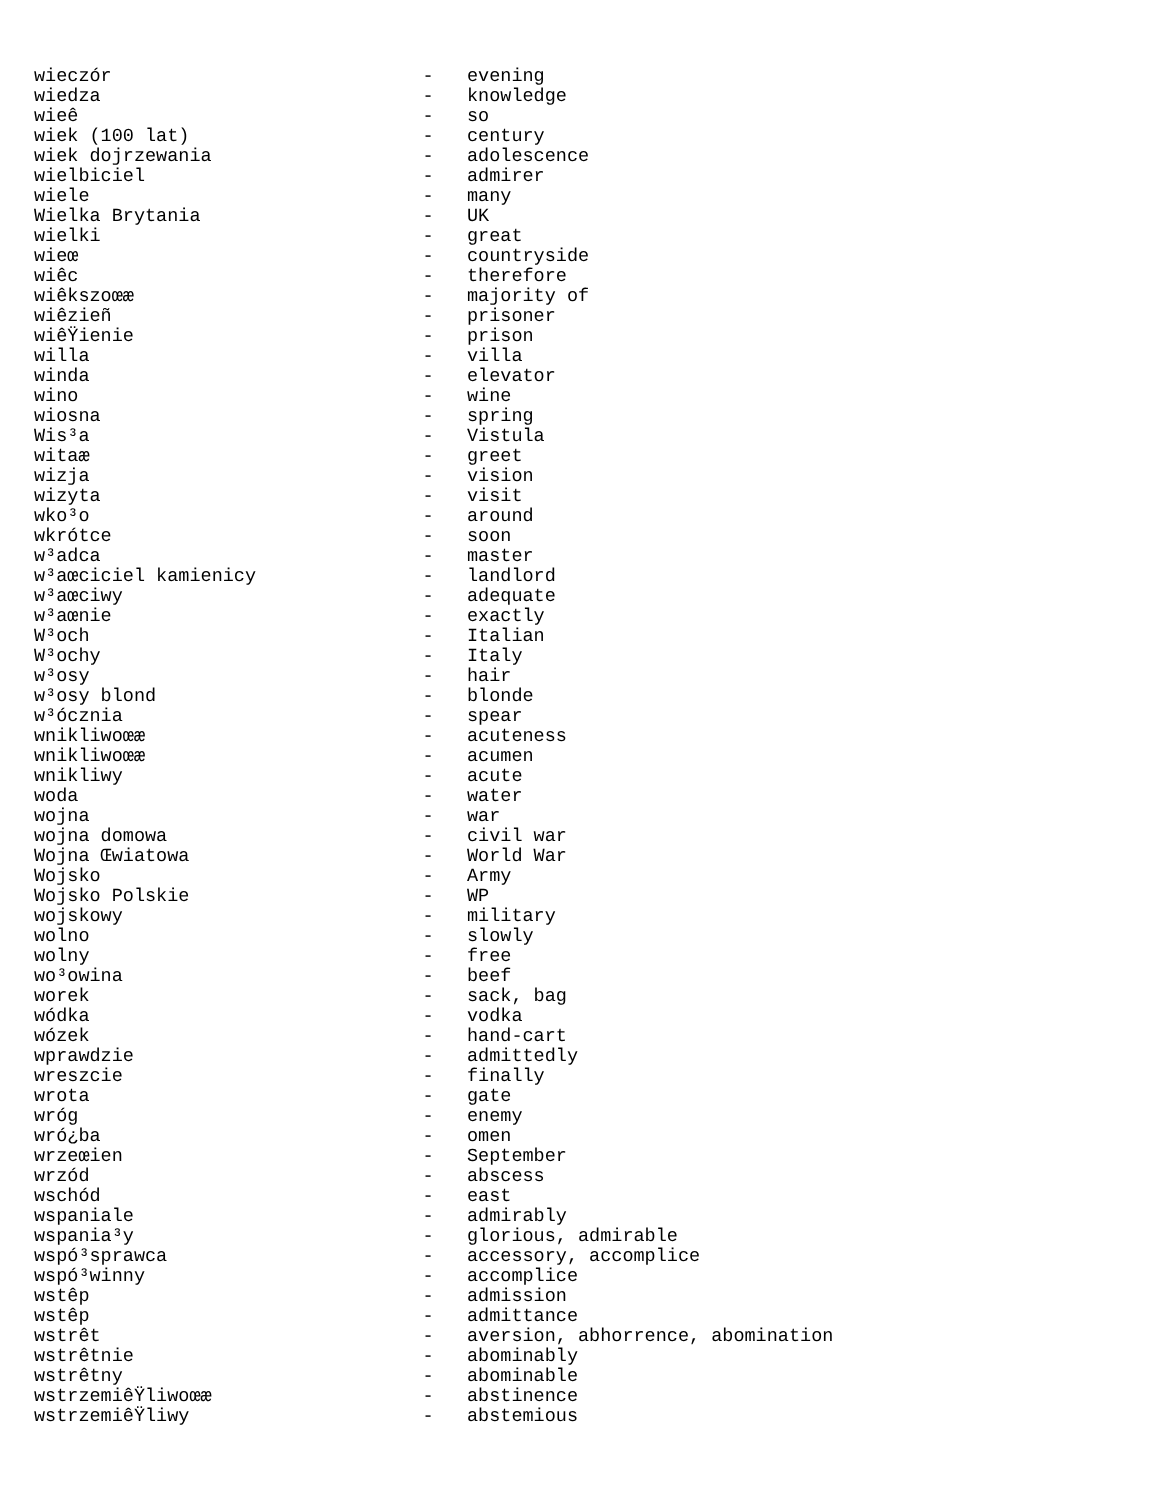wieczór                            -   evening
wiedza                             -   knowledge
wieê                               -   so
wiek (100 lat)                     -   century
wiek dojrzewania                   -   adolescence
wielbiciel                         -   admirer
wiele                              -   many
Wielka Brytania                    -   UK
wielki                             -   great
wieœ                               -   countryside
wiêc                               -   therefore
wiêkszoœæ                          -   majority of
wiêzieñ                            -   prisoner
wiêŸienie                          -   prison
willa                              -   villa
winda                              -   elevator
wino                               -   wine
wiosna                             -   spring
Wis³a                              -   Vistula
witaæ                              -   greet
wizja                              -   vision
wizyta                             -   visit
wko³o                              -   around
wkrótce                            -   soon
w³adca                             -   master
w³aœciciel kamienicy               -   landlord
w³aœciwy                           -   adequate
w³aœnie                            -   exactly
W³och                              -   Italian
W³ochy                             -   Italy
w³osy                              -   hair
w³osy blond                        -   blonde
w³ócznia                           -   spear
wnikliwoœæ                         -   acuteness
wnikliwoœæ                         -   acumen
wnikliwy                           -   acute
woda                               -   water
wojna                              -   war
wojna domowa                       -   civil war
Wojna Œwiatowa                     -   World War
Wojsko                             -   Army
Wojsko Polskie                     -   WP
wojskowy                           -   military
wolno                              -   slowly
wolny                              -   free
wo³owina                           -   beef
worek                              -   sack, bag
wódka                              -   vodka
wózek                              -   hand-cart
wprawdzie                          -   admittedly
wreszcie                           -   finally
wrota                              -   gate
wróg                               -   enemy
wró¿ba                             -   omen
wrzeœien                           -   September
wrzód                              -   abscess
wschód                             -   east
wspaniale                          -   admirably
wspania³y                          -   glorious, admirable
wspó³sprawca                       -   accessory, accomplice
wspó³winny                         -   accomplice
wstêp                              -   admission
wstêp                              -   admittance
wstrêt                             -   aversion, abhorrence, abomination
wstrêtnie                          -   abominably
wstrêtny                           -   abominable
wstrzemiêŸliwoœæ                   -   abstinence
wstrzemiêŸliwy                     -   abstemious